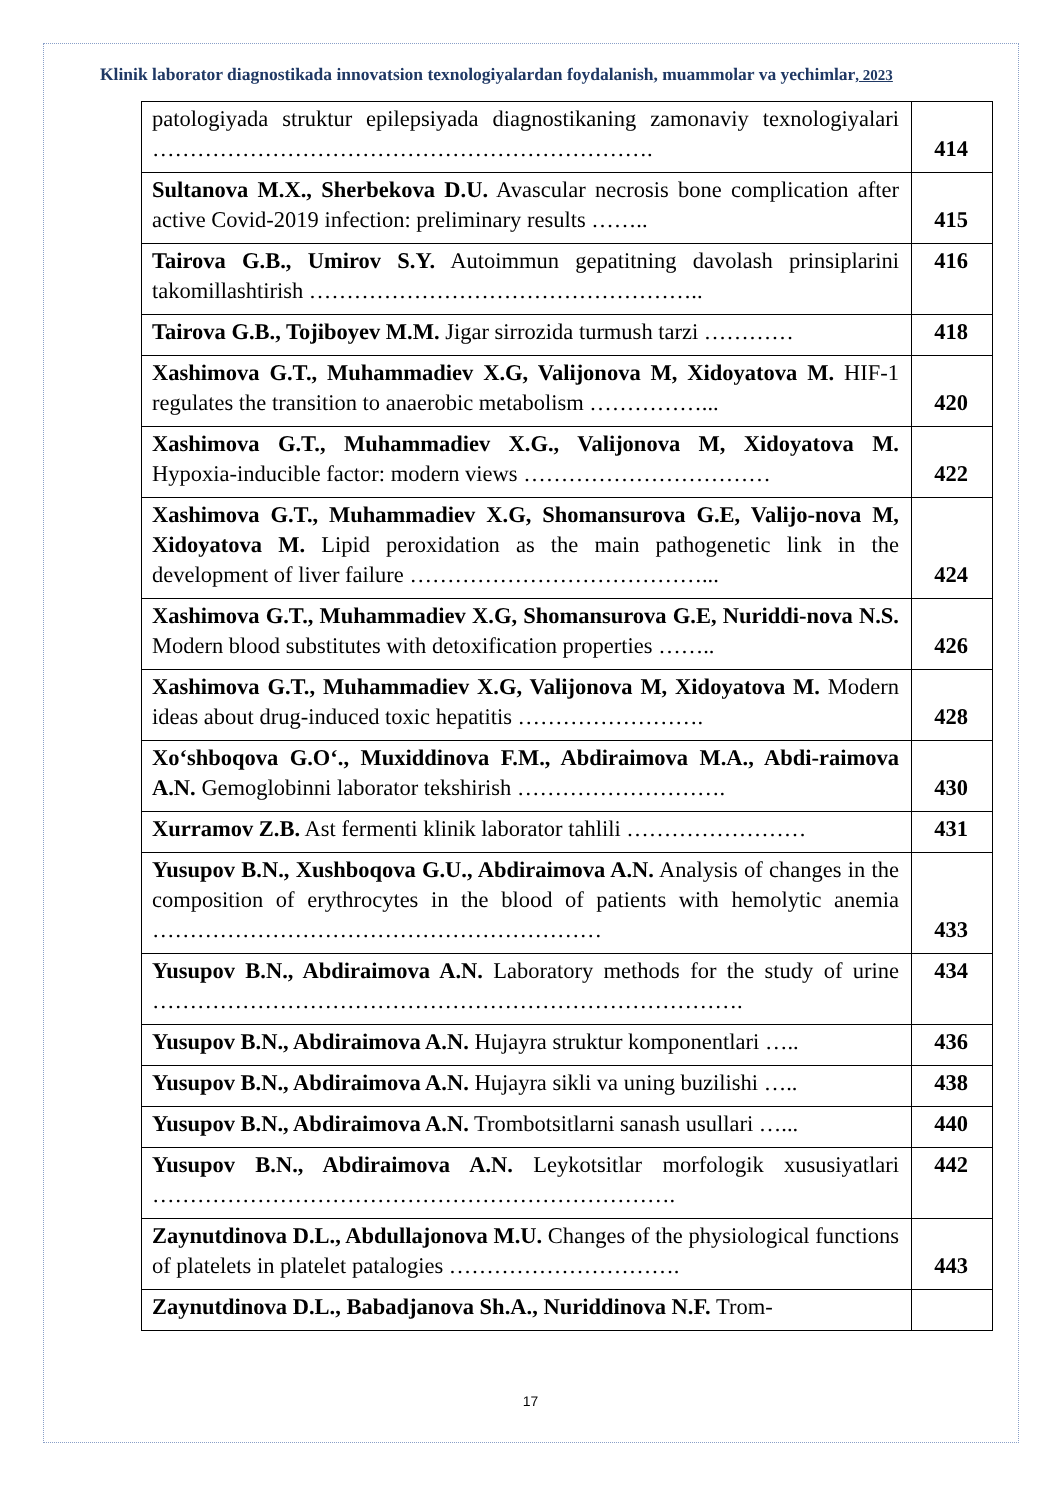Klinik laborator diagnostikada innovatsion texnologiyalardan foydalanish, muammolar va yechimlar, 2023
| patologiyada struktur epilepsiyada diagnostikaning zamonaviy texnologiyalari …………………………………………………………. | 414 |
| Sultanova M.X., Sherbekova D.U. Avascular necrosis bone complication after active Covid-2019 infection: preliminary results …….. | 415 |
| Tairova G.B., Umirov S.Y. Autoimmun gepatitning davolash prinsiplarini takomillashtirish …………………………………………….. | 416 |
| Tairova G.B., Tojiboyev M.M. Jigar sirrozida turmush tarzi ………… | 418 |
| Xashimova G.T., Muhammadiev X.G, Valijonova M, Xidoyatova M. HIF-1 regulates the transition to anaerobic metabolism ……………... | 420 |
| Xashimova G.T., Muhammadiev X.G., Valijonova M, Xidoyatova M. Hypoxia-inducible factor: modern views …………………………… | 422 |
| Xashimova G.T., Muhammadiev X.G, Shomansurova G.E, Valijo-nova M, Xidoyatova M. Lipid peroxidation as the main pathogenetic link in the development of liver failure …………………………………... | 424 |
| Xashimova G.T., Muhammadiev X.G, Shomansurova G.E, Nuriddi-nova N.S. Modern blood substitutes with detoxification properties …….. | 426 |
| Xashimova G.T., Muhammadiev X.G, Valijonova M, Xidoyatova M. Modern ideas about drug-induced toxic hepatitis ……………………. | 428 |
| Xo‘shboqova G.O‘., Muxiddinova F.M., Abdiraimova M.A., Abdi-raimova A.N. Gemoglobinni laborator tekshirish ………………………. | 430 |
| Xurramov Z.B. Ast fermenti klinik laborator tahlili …………………… | 431 |
| Yusupov B.N., Xushboqova G.U., Abdiraimova A.N. Analysis of changes in the composition of erythrocytes in the blood of patients with hemolytic anemia …………………………………………………… | 433 |
| Yusupov B.N., Abdiraimova A.N. Laboratory methods for the study of urine ……………………………………………………………………. | 434 |
| Yusupov B.N., Abdiraimova A.N. Hujayra struktur komponentlari ….. | 436 |
| Yusupov B.N., Abdiraimova A.N. Hujayra sikli va uning buzilishi ….. | 438 |
| Yusupov B.N., Abdiraimova A.N. Trombotsitlarni sanash usullari …... | 440 |
| Yusupov B.N., Abdiraimova A.N. Leykotsitlar morfologik xususiyatlari ……………………………………………………………. | 442 |
| Zaynutdinova D.L., Abdullajonova M.U. Changes of the physiological functions of platelets in platelet patalogies …………………………. | 443 |
| Zaynutdinova D.L., Babadjanova Sh.A., Nuriddinova N.F. Trom- | |
17